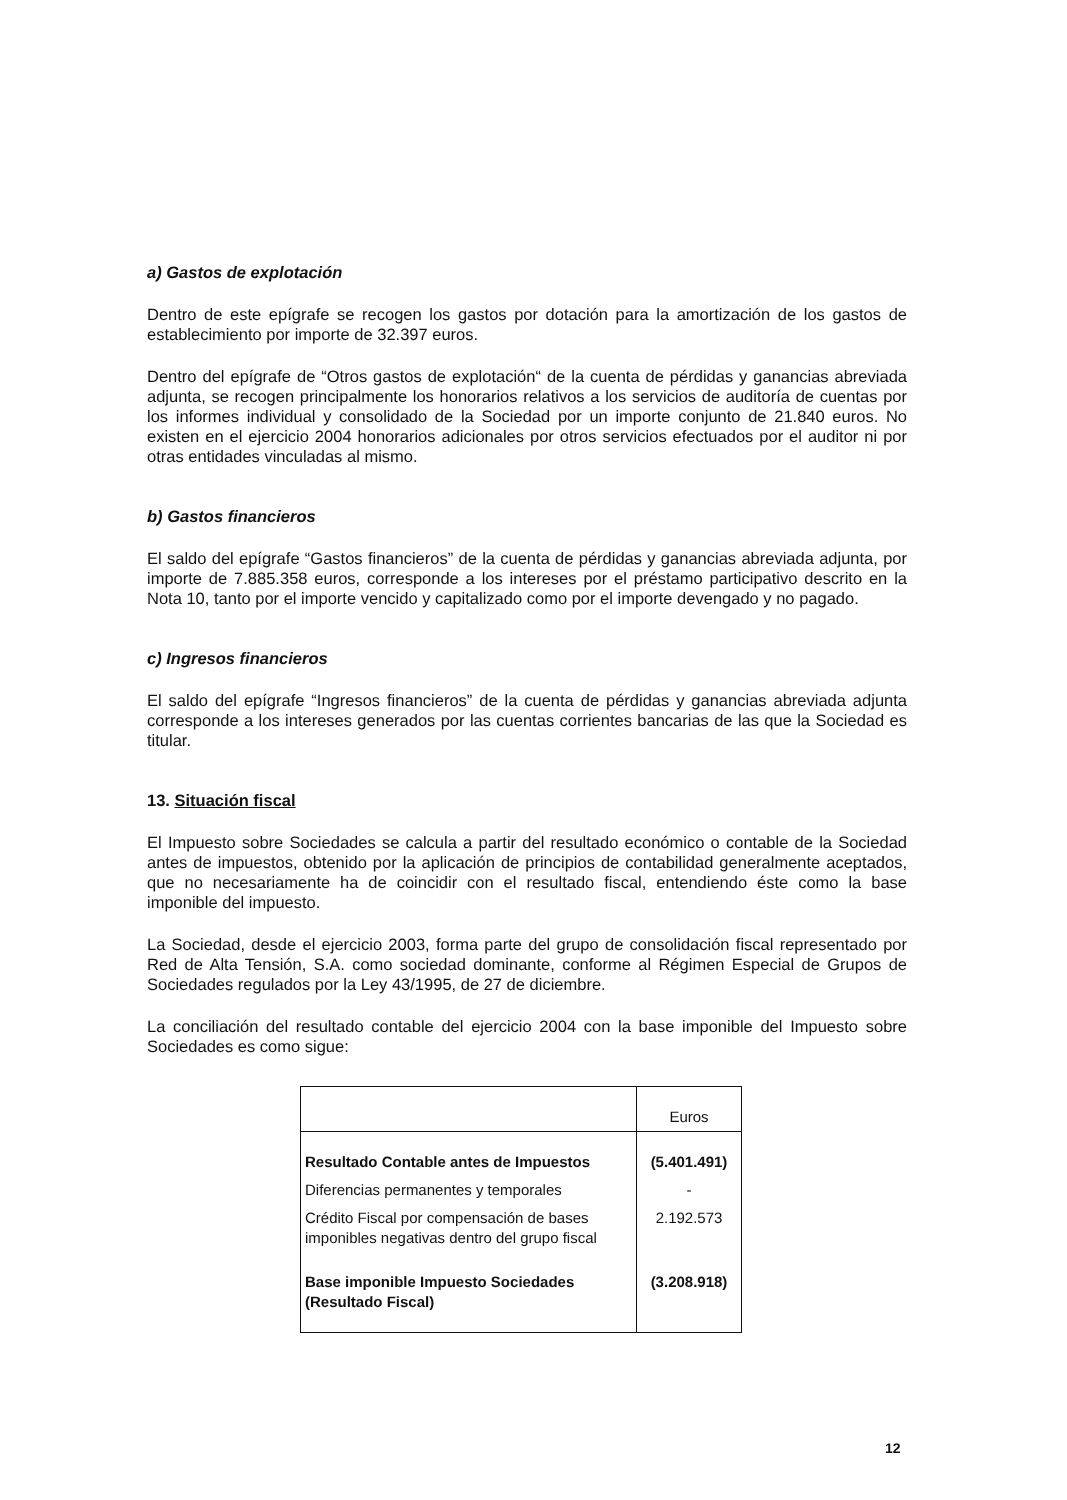a) Gastos de explotación
Dentro de este epígrafe se recogen los gastos por dotación para la amortización de los gastos de establecimiento por importe de 32.397 euros.
Dentro del epígrafe de “Otros gastos de explotación“ de la cuenta de pérdidas y ganancias abreviada adjunta, se recogen principalmente los honorarios relativos a los servicios de auditoría de cuentas por los informes individual y consolidado de la Sociedad por un importe conjunto de 21.840 euros. No existen en el ejercicio 2004 honorarios adicionales por otros servicios efectuados por el auditor ni por otras entidades vinculadas al mismo.
b) Gastos financieros
El saldo del epígrafe “Gastos financieros” de la cuenta de pérdidas y ganancias abreviada adjunta, por importe de 7.885.358 euros, corresponde a los intereses por el préstamo participativo descrito en la Nota 10, tanto por el importe vencido y capitalizado como por el importe devengado y no pagado.
c) Ingresos financieros
El saldo del epígrafe “Ingresos financieros” de la cuenta de pérdidas y ganancias abreviada adjunta corresponde a los intereses generados por las cuentas corrientes bancarias de las que la Sociedad es titular.
13. Situación fiscal
El Impuesto sobre Sociedades se calcula a partir del resultado económico o contable de la Sociedad antes de impuestos, obtenido por la aplicación de principios de contabilidad generalmente aceptados, que no necesariamente ha de coincidir con el resultado fiscal, entendiendo éste como la base imponible del impuesto.
La Sociedad, desde el ejercicio 2003, forma parte del grupo de consolidación fiscal representado por Red de Alta Tensión, S.A. como sociedad dominante, conforme al Régimen Especial de Grupos de Sociedades regulados por la Ley 43/1995, de 27 de diciembre.
La conciliación del resultado contable del ejercicio 2004 con la base imponible del Impuesto sobre Sociedades es como sigue:
| | Euros |
| --- | --- |
| Resultado Contable antes de Impuestos | (5.401.491) |
| Diferencias permanentes y temporales | - |
| Crédito Fiscal por compensación de bases imponibles negativas dentro del grupo fiscal | 2.192.573 |
| Base imponible Impuesto Sociedades (Resultado Fiscal) | (3.208.918) |
12